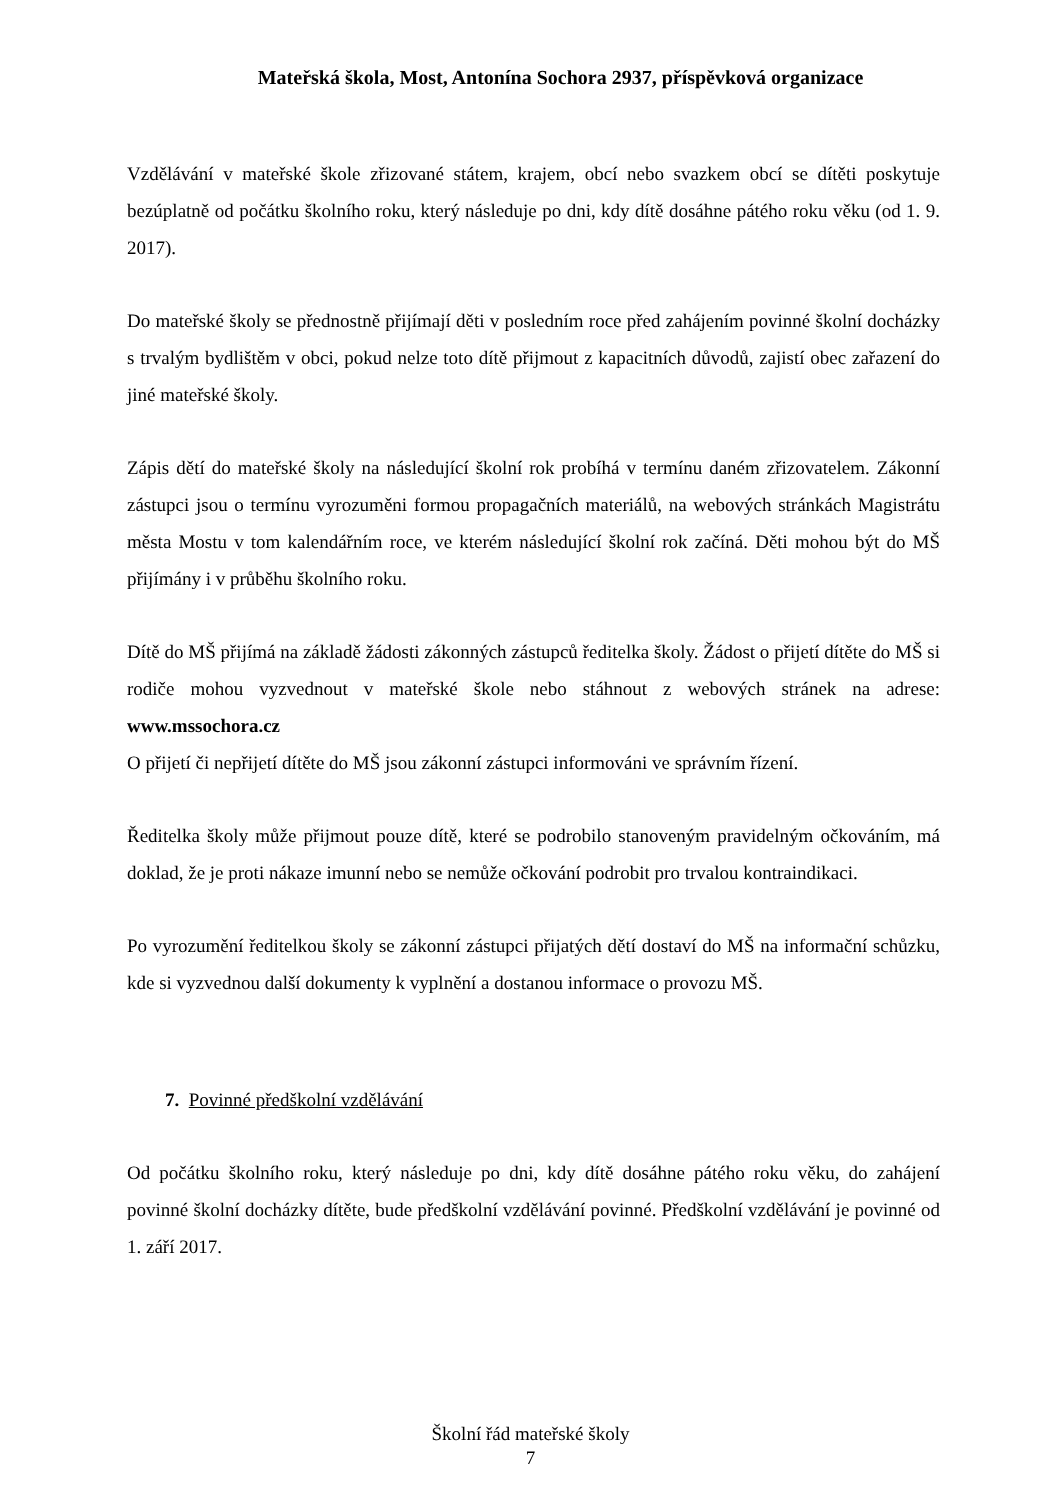Mateřská škola, Most, Antonína Sochora 2937, příspěvková organizace
Vzdělávání v mateřské škole zřizované státem, krajem, obcí nebo svazkem obcí se dítěti poskytuje bezúplatně od počátku školního roku, který následuje po dni, kdy dítě dosáhne pátého roku věku (od 1. 9. 2017).
Do mateřské školy se přednostně přijímají děti v posledním roce před zahájením povinné školní docházky s trvalým bydlištěm v obci, pokud nelze toto dítě přijmout z kapacitních důvodů, zajistí obec zařazení do jiné mateřské školy.
Zápis dětí do mateřské školy na následující školní rok probíhá v termínu daném zřizovatelem. Zákonní zástupci jsou o termínu vyrozuměni formou propagačních materiálů, na webových stránkách Magistrátu města Mostu v tom kalendářním roce, ve kterém následující školní rok začíná. Děti mohou být do MŠ přijímány i v průběhu školního roku.
Dítě do MŠ přijímá na základě žádosti zákonných zástupců ředitelka školy. Žádost o přijetí dítěte do MŠ si rodiče mohou vyzvednout v mateřské škole nebo stáhnout z webových stránek na adrese: www.mssochora.cz
O přijetí či nepřijetí dítěte do MŠ jsou zákonní zástupci informováni ve správním řízení.
Ředitelka školy může přijmout pouze dítě, které se podrobilo stanoveným pravidelným očkováním, má doklad, že je proti nákaze imunní nebo se nemůže očkování podrobit pro trvalou kontraindikaci.
Po vyrozumění ředitelkou školy se zákonní zástupci přijatých dětí dostaví do MŠ na informační schůzku, kde si vyzvednou další dokumenty k vyplnění a dostanou informace o provozu MŠ.
7. Povinné předškolní vzdělávání
Od počátku školního roku, který následuje po dni, kdy dítě dosáhne pátého roku věku, do zahájení povinné školní docházky dítěte, bude předškolní vzdělávání povinné. Předškolní vzdělávání je povinné od 1. září 2017.
Školní řád mateřské školy
7